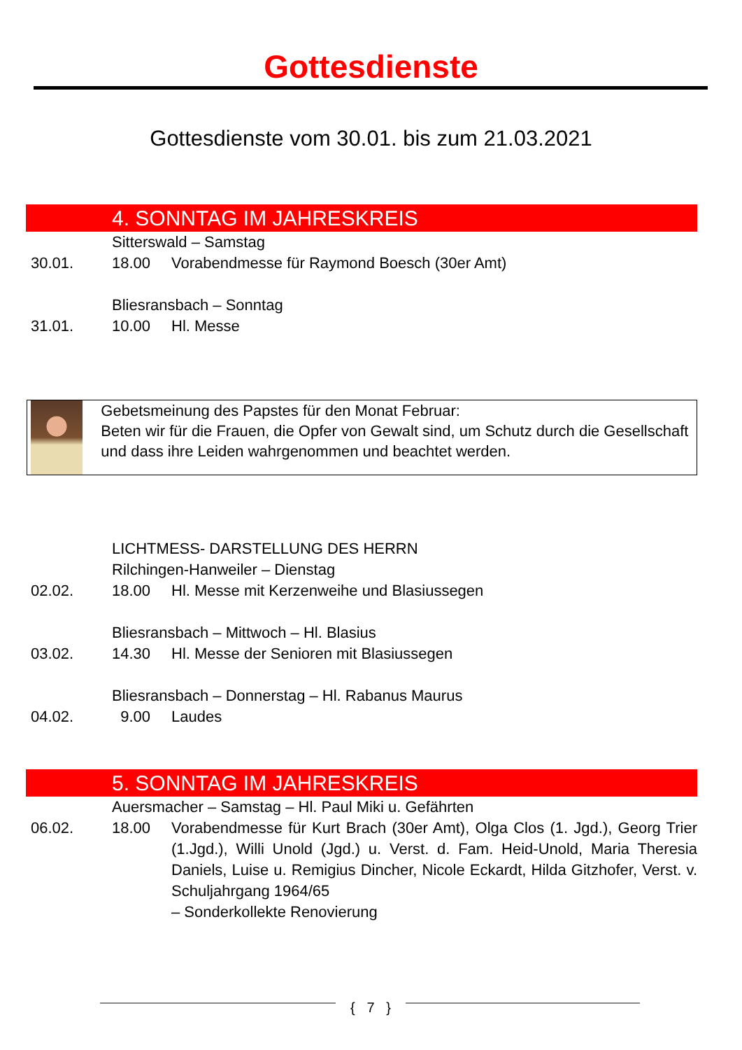Gottesdienste
Gottesdienste vom 30.01. bis zum 21.03.2021
4. SONNTAG IM JAHRESKREIS
Sitterswald – Samstag
30.01. 18.00 Vorabendmesse für Raymond Boesch (30er Amt)
Bliesransbach – Sonntag
31.01. 10.00 Hl. Messe
Gebetsmeinung des Papstes für den Monat Februar:
Beten wir für die Frauen, die Opfer von Gewalt sind, um Schutz durch die Gesellschaft und dass ihre Leiden wahrgenommen und beachtet werden.
LICHTMESS- DARSTELLUNG DES HERRN
Rilchingen-Hanweiler – Dienstag
02.02. 18.00 Hl. Messe mit Kerzenweihe und Blasiussegen
Bliesransbach – Mittwoch – Hl. Blasius
03.02. 14.30 Hl. Messe der Senioren mit Blasiussegen
Bliesransbach – Donnerstag – Hl. Rabanus Maurus
04.02. 9.00 Laudes
5. SONNTAG IM JAHRESKREIS
Auersmacher – Samstag – Hl. Paul Miki u. Gefährten
06.02. 18.00 Vorabendmesse für Kurt Brach (30er Amt), Olga Clos (1. Jgd.), Georg Trier (1.Jgd.), Willi Unold (Jgd.) u. Verst. d. Fam. Heid-Unold, Maria Theresia Daniels, Luise u. Remigius Dincher, Nicole Eckardt, Hilda Gitzhofer, Verst. v. Schuljahrgang 1964/65
– Sonderkollekte Renovierung
{ 7 }